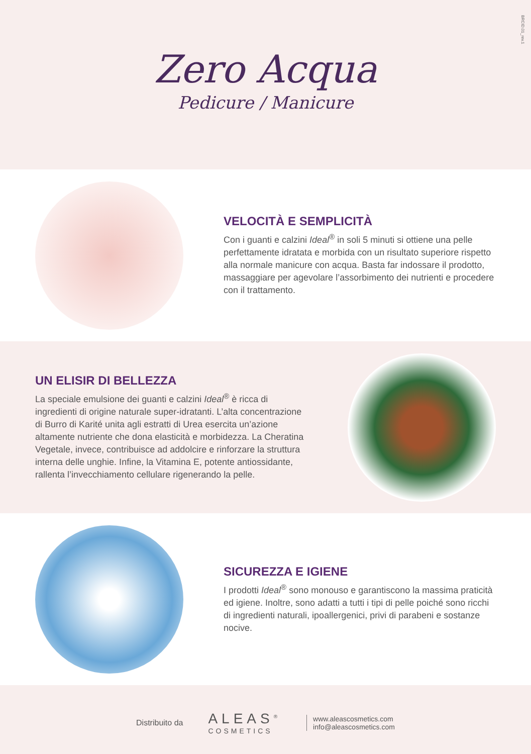BRCID.01_rev.1
Zero Acqua
Pedicure / Manicure
VELOCITÀ E SEMPLICITÀ
Con i guanti e calzini Ideal<sup>®</sup> in soli 5 minuti si ottiene una pelle perfettamente idratata e morbida con un risultato superiore rispetto alla normale manicure con acqua. Basta far indossare il prodotto, massaggiare per agevolare l’assorbimento dei nutrienti e procedere con il trattamento.
UN ELISIR DI BELLEZZA
La speciale emulsione dei guanti e calzini Ideal<sup>®</sup> è ricca di ingredienti di origine naturale super-idratanti. L’alta concentrazione di Burro di Karité unita agli estratti di Urea esercita un’azione altamente nutriente che dona elasticità e morbidezza. La Cheratina Vegetale, invece, contribuisce ad addolcire e rinforzare la struttura interna delle unghie. Infine, la Vitamina E, potente antiossidante, rallenta l’invecchiamento cellulare rigenerando la pelle.
SICUREZZA E IGIENE
I prodotti Ideal<sup>®</sup> sono monouso e garantiscono la massima praticità ed igiene. Inoltre, sono adatti a tutti i tipi di pelle poiché sono ricchi di ingredienti naturali, ipoallergenici, privi di parabeni e sostanze nocive.
Distribuito da
ALEAS<sup>®</sup>
COSMETICS
www.aleascosmetics.com
info@aleascosmetics.com